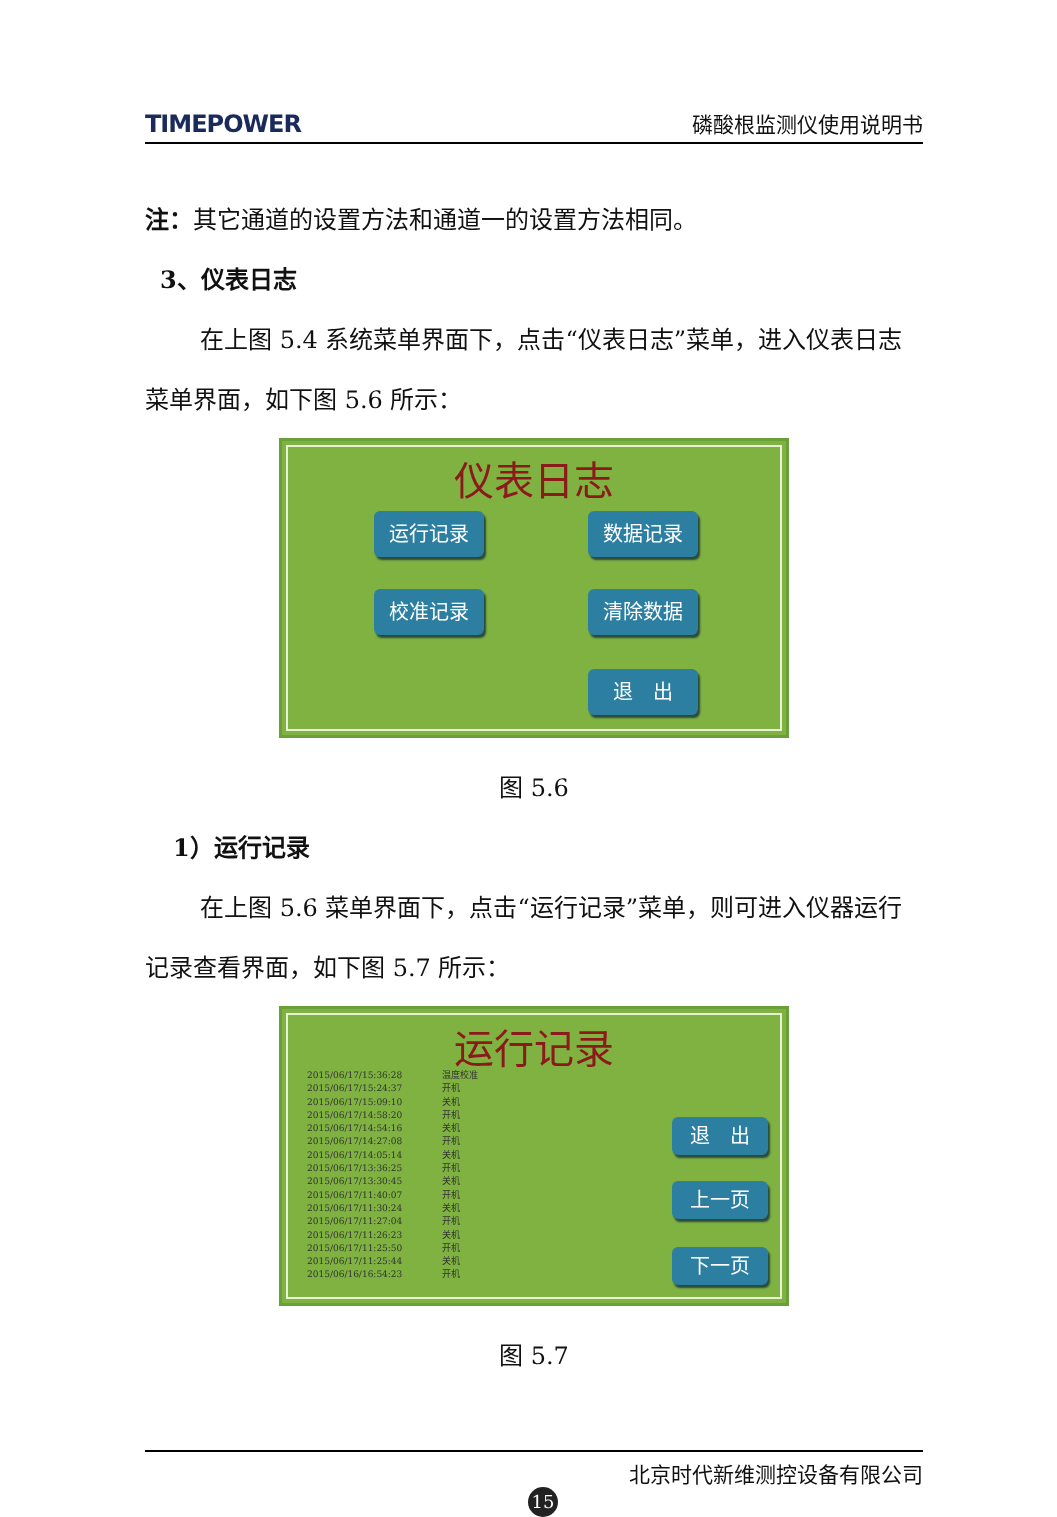TIMEPOWER 磷酸根监测仪使用说明书
注：其它通道的设置方法和通道一的设置方法相同。
3、仪表日志
在上图 5.4 系统菜单界面下，点击“仪表日志”菜单，进入仪表日志菜单界面，如下图 5.6 所示：
仪表日志
运行记录 数据记录
校准记录 清除数据
退　出
图 5.6
1）运行记录
在上图 5.6 菜单界面下，点击“运行记录”菜单，则可进入仪器运行记录查看界面，如下图 5.7 所示：
运行记录
2015/06/17/15:36:28 温度校准 2015/06/17/15:24:37 开机 2015/06/17/15:09:10 关机 2015/06/17/14:58:20 开机 2015/06/17/14:54:16 关机 2015/06/17/14:27:08 开机 2015/06/17/14:05:14 关机 2015/06/17/13:36:25 开机 2015/06/17/13:30:45 关机 2015/06/17/11:40:07 开机 2015/06/17/11:30:24 关机 2015/06/17/11:27:04 开机 2015/06/17/11:26:23 关机 2015/06/17/11:25:50 开机 2015/06/17/11:25:44 关机 2015/06/16/16:54:23 开机
退　出
上一页
下一页
图 5.7
北京时代新维测控设备有限公司
15